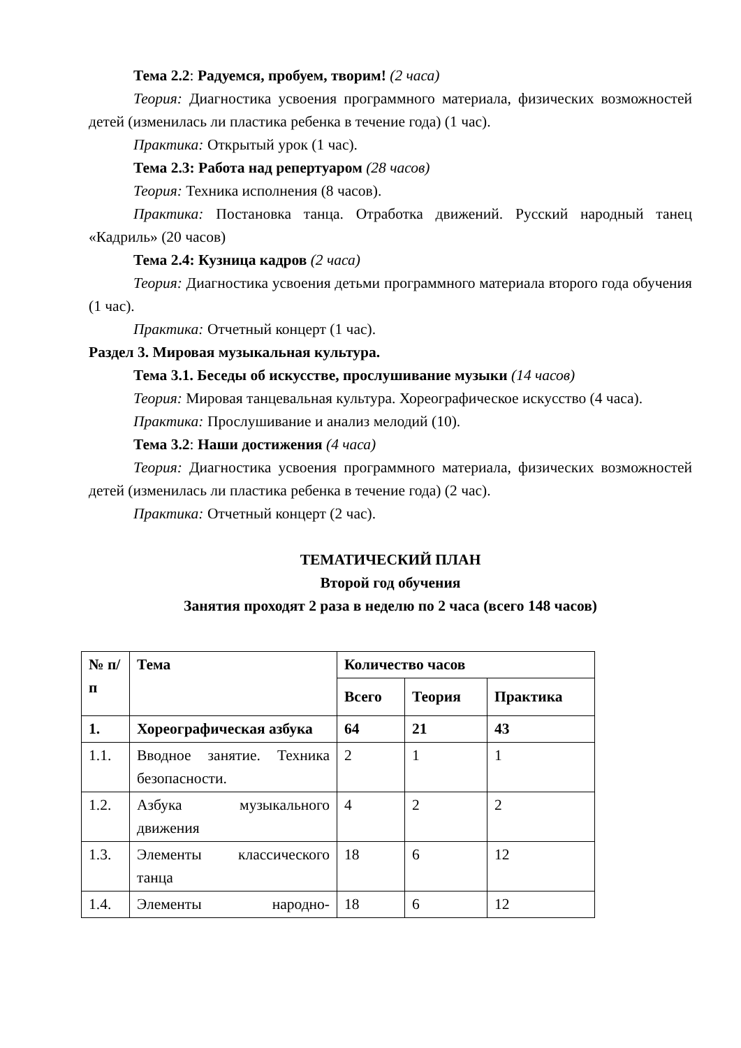Тема 2.2: Радуемся, пробуем, творим! (2 часа)
Теория: Диагностика усвоения программного материала, физических возможностей детей (изменилась ли пластика ребенка в течение года) (1 час).
Практика: Открытый урок (1 час).
Тема 2.3: Работа над репертуаром (28 часов)
Теория: Техника исполнения (8 часов).
Практика: Постановка танца. Отработка движений. Русский народный танец «Кадриль» (20 часов)
Тема 2.4: Кузница кадров (2 часа)
Теория: Диагностика усвоения детьми программного материала второго года обучения (1 час).
Практика: Отчетный концерт (1 час).
Раздел 3. Мировая музыкальная культура.
Тема 3.1. Беседы об искусстве, прослушивание музыки (14 часов)
Теория: Мировая танцевальная культура. Хореографическое искусство (4 часа).
Практика: Прослушивание и анализ мелодий (10).
Тема 3.2: Наши достижения (4 часа)
Теория: Диагностика усвоения программного материала, физических возможностей детей (изменилась ли пластика ребенка в течение года) (2 час).
Практика: Отчетный концерт (2 час).
ТЕМАТИЧЕСКИЙ ПЛАН
Второй год обучения
Занятия проходят 2 раза в неделю по 2 часа (всего 148 часов)
| № п/п | Тема | Количество часов | | |
| --- | --- | --- | --- | --- |
| | | Всего | Теория | Практика |
| 1. | Хореографическая азбука | 64 | 21 | 43 |
| 1.1. | Вводное занятие. Техника безопасности. | 2 | 1 | 1 |
| 1.2. | Азбука музыкального движения | 4 | 2 | 2 |
| 1.3. | Элементы классического танца | 18 | 6 | 12 |
| 1.4. | Элементы народно- | 18 | 6 | 12 |